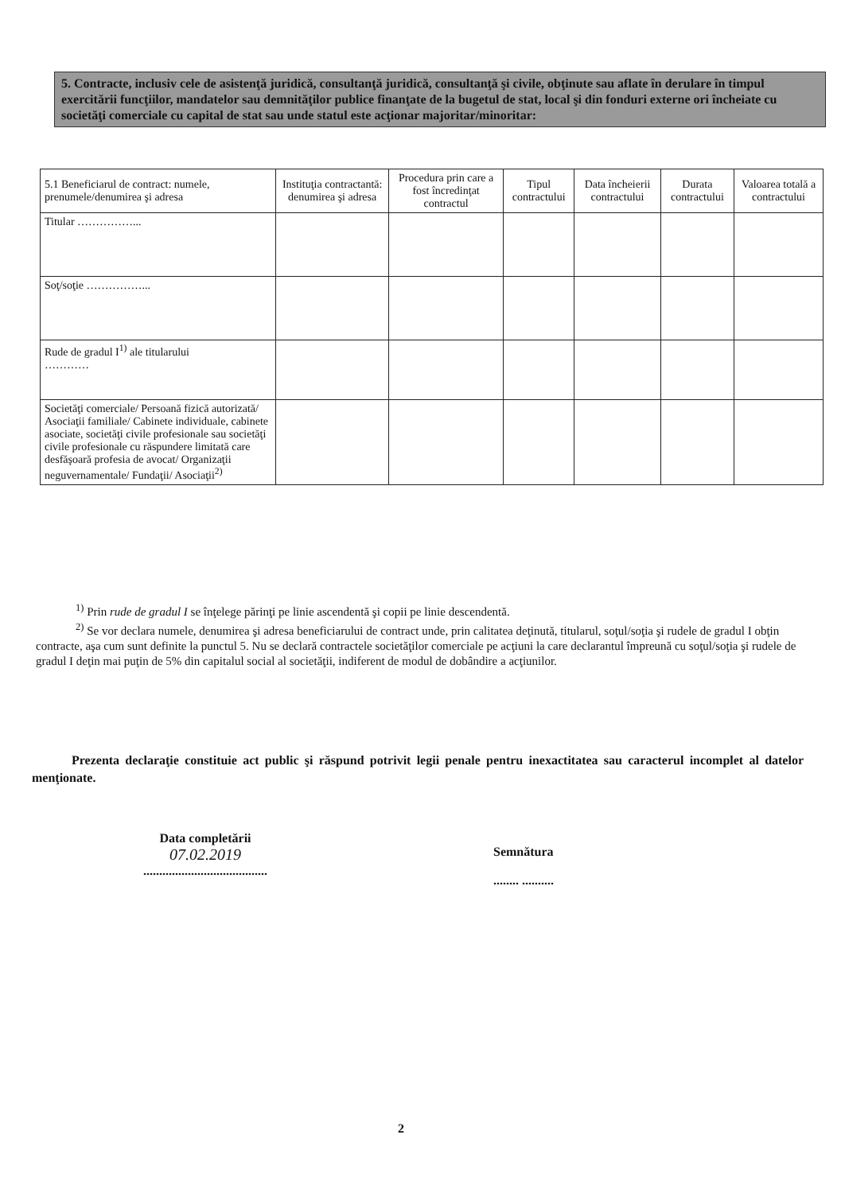5. Contracte, inclusiv cele de asistenţă juridică, consultanţă juridică, consultanţă şi civile, obţinute sau aflate în derulare în timpul exercitării funcţiilor, mandatelor sau demnităţilor publice finanţate de la bugetul de stat, local şi din fonduri externe ori încheiate cu societăţi comerciale cu capital de stat sau unde statul este acţionar majoritar/minoritar:
| 5.1 Beneficiarul de contract: numele, prenumele/denumirea şi adresa | Instituţia contractantă: denumirea şi adresa | Procedura prin care a fost încredinţat contractul | Tipul contractului | Data încheierii contractului | Durata contractului | Valoarea totală a contractului |
| --- | --- | --- | --- | --- | --- | --- |
| Titular ……………... | | | | | | |
| Soţ/soţie ……………... | | | | | | |
| Rude de gradul I<sup>1)</sup> ale titularului ………… | | | | | | |
| Societăţi comerciale/ Persoană fizică autorizată/ Asociaţii familiale/ Cabinete individuale, cabinete asociate, societăţi civile profesionale sau societăţi civile profesionale cu răspundere limitată care desfăşoară profesia de avocat/ Organizaţii neguvernamentale/ Fundaţii/ Asociaţii<sup>2)</sup> | | | | | | |
<sup>1)</sup> Prin rude de gradul I se înţelege părinţi pe linie ascendentă şi copii pe linie descendentă.
<sup>2)</sup> Se vor declara numele, denumirea şi adresa beneficiarului de contract unde, prin calitatea deţinută, titularul, soţul/soţia şi rudele de gradul I obţin contracte, aşa cum sunt definite la punctul 5. Nu se declară contractele societăţilor comerciale pe acţiuni la care declarantul împreună cu soţul/soţia şi rudele de gradul I deţin mai puţin de 5% din capitalul social al societăţii, indiferent de modul de dobândire a acţiunilor.
Prezenta declaraţie constituie act public şi răspund potrivit legii penale pentru inexactitatea sau caracterul incomplet al datelor menţionate.
Data completării
07.02.2019
.......................................
Semnătura
........ ..........
2